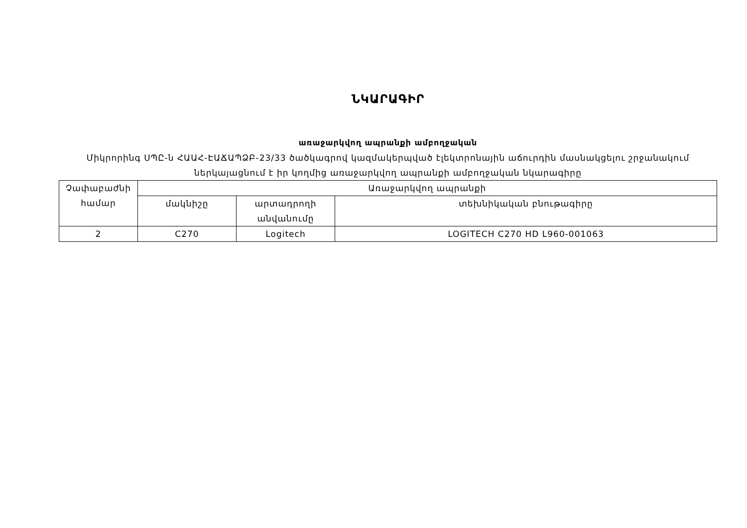ՆԿԱՐԱԳԻՐ
առաջարկվող ապրանքի ամբողջական
Միկրորինգ ՍՊԸ-ն ՀԱԱՀ-ԷԱՃԱՊՁԲ-23/33 ծածկագրով կազմակերպված էլեկտրոնային աճուրդին մասնակցելու շրջանակում ներկայացնում է իր կողմից առաջարկվող ապրանքի ամբողջական նկարագիրը
| Չափաբաժնի համար | Առաջարկվող ապրանքի | | |
| --- | --- | --- | --- |
| | մակնիշը | արտադրողի անվանումը | տեխնիկական բնութագիրը |
| 2 | C270 | Logitech | LOGITECH C270 HD L960-001063 |